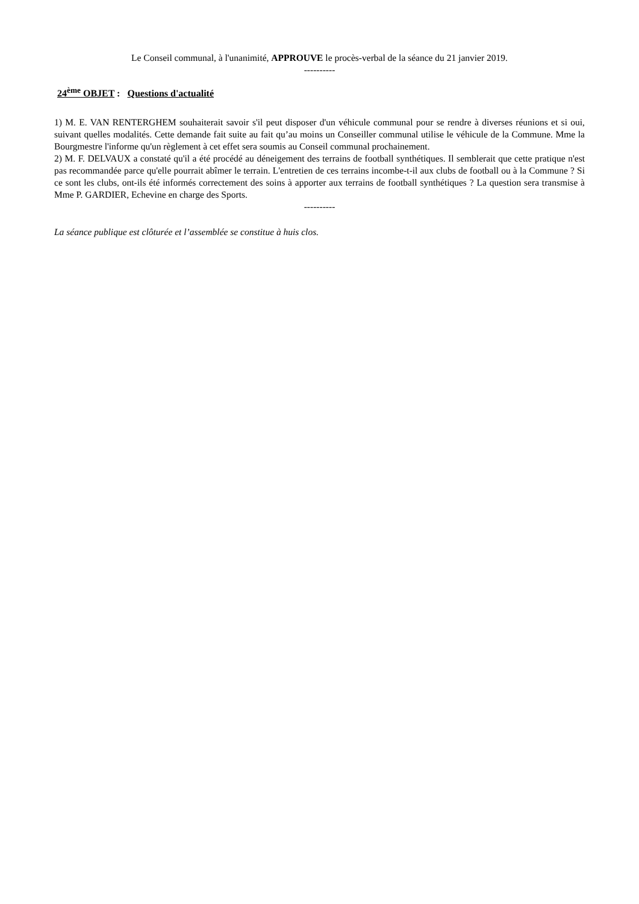Le Conseil communal, à l'unanimité, APPROUVE le procès-verbal de la séance du 21 janvier 2019.
----------
24<sup>ème</sup> OBJET : Questions d'actualité
1) M. E. VAN RENTERGHEM souhaiterait savoir s'il peut disposer d'un véhicule communal pour se rendre à diverses réunions et si oui, suivant quelles modalités. Cette demande fait suite au fait qu’au moins un Conseiller communal utilise le véhicule de la Commune. Mme la Bourgmestre l'informe qu'un règlement à cet effet sera soumis au Conseil communal prochainement.
2) M. F. DELVAUX a constaté qu'il a été procédé au déneigement des terrains de football synthétiques. Il semblerait que cette pratique n'est pas recommandée parce qu'elle pourrait abîmer le terrain. L'entretien de ces terrains incombe-t-il aux clubs de football ou à la Commune ? Si ce sont les clubs, ont-ils été informés correctement des soins à apporter aux terrains de football synthétiques ? La question sera transmise à Mme P. GARDIER, Echevine en charge des Sports.
----------
La séance publique est clôturée et l’assemblée se constitue à huis clos.